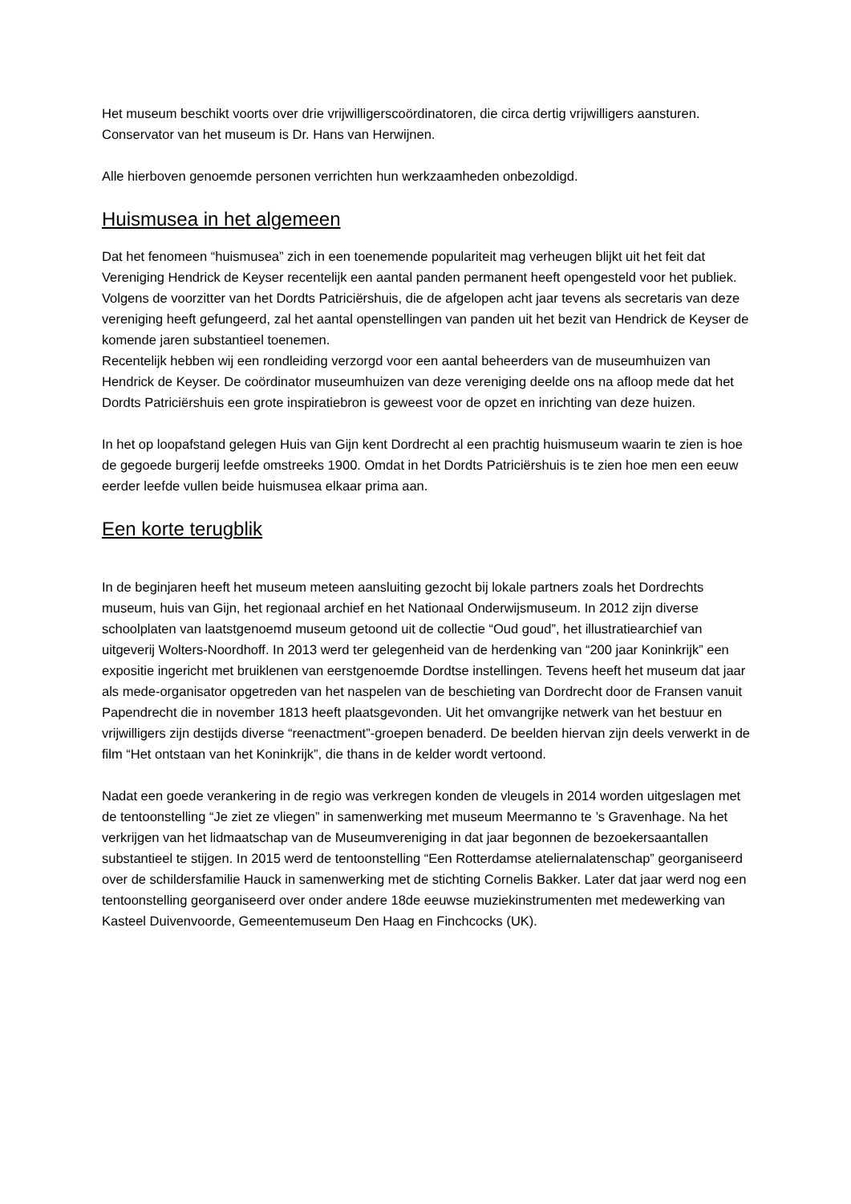Het museum beschikt voorts over drie vrijwilligerscoördinatoren, die circa dertig vrijwilligers aansturen. Conservator van het museum is Dr. Hans van Herwijnen.
Alle hierboven genoemde personen verrichten hun werkzaamheden onbezoldigd.
Huismusea in het algemeen
Dat het fenomeen “huismusea” zich in een toenemende populariteit mag verheugen blijkt uit het feit dat Vereniging Hendrick de Keyser recentelijk een aantal panden permanent heeft opengesteld voor het publiek. Volgens de voorzitter van het Dordts Patriciërshuis, die de afgelopen acht jaar tevens als secretaris van deze vereniging heeft gefungeerd, zal het aantal openstellingen van panden uit het bezit van Hendrick de Keyser de komende jaren substantieel toenemen.
Recentelijk hebben wij een rondleiding verzorgd voor een aantal beheerders van de museumhuizen van Hendrick de Keyser. De coördinator museumhuizen van deze vereniging deelde ons na afloop mede dat het Dordts Patriciërshuis een grote inspiratiebron is geweest voor de opzet en inrichting van deze huizen.
In het op loopafstand gelegen Huis van Gijn kent Dordrecht al een prachtig huismuseum waarin te zien is hoe de gegoede burgerij leefde omstreeks 1900. Omdat in het Dordts Patriciërshuis is te zien hoe men een eeuw eerder leefde vullen beide huismusea elkaar prima aan.
Een korte terugblik
In de beginjaren heeft het museum meteen aansluiting gezocht bij lokale partners zoals het Dordrechts museum, huis van Gijn, het regionaal archief en het Nationaal Onderwijsmuseum. In 2012 zijn diverse schoolplaten van laatstgenoemd museum getoond uit de collectie “Oud goud”, het illustratiearchief van uitgeverij Wolters-Noordhoff. In 2013 werd ter gelegenheid van de herdenking van “200 jaar Koninkrijk” een expositie ingericht met bruiklenen van eerstgenoemde Dordtse instellingen. Tevens heeft het museum dat jaar als mede-organisator opgetreden van het naspelen van de beschieting van Dordrecht door de Fransen vanuit Papendrecht die in november 1813 heeft plaatsgevonden. Uit het omvangrijke netwerk van het bestuur en vrijwilligers zijn destijds diverse “reenactment”-groepen benaderd. De beelden hiervan zijn deels verwerkt in de film “Het ontstaan van het Koninkrijk”, die thans in de kelder wordt vertoond.
Nadat een goede verankering in de regio was verkregen konden de vleugels in 2014 worden uitgeslagen met de tentoonstelling “Je ziet ze vliegen” in samenwerking met museum Meermanno te ’s Gravenhage. Na het verkrijgen van het lidmaatschap van de Museumvereniging in dat jaar begonnen de bezoekersaantallen substantieel te stijgen. In 2015 werd de tentoonstelling “Een Rotterdamse ateliernalatenschap” georganiseerd over de schildersfamilie Hauck in samenwerking met de stichting Cornelis Bakker. Later dat jaar werd nog een tentoonstelling georganiseerd over onder andere 18de eeuwse muziekinstrumenten met medewerking van Kasteel Duivenvoorde, Gemeentemuseum Den Haag en Finchcocks (UK).